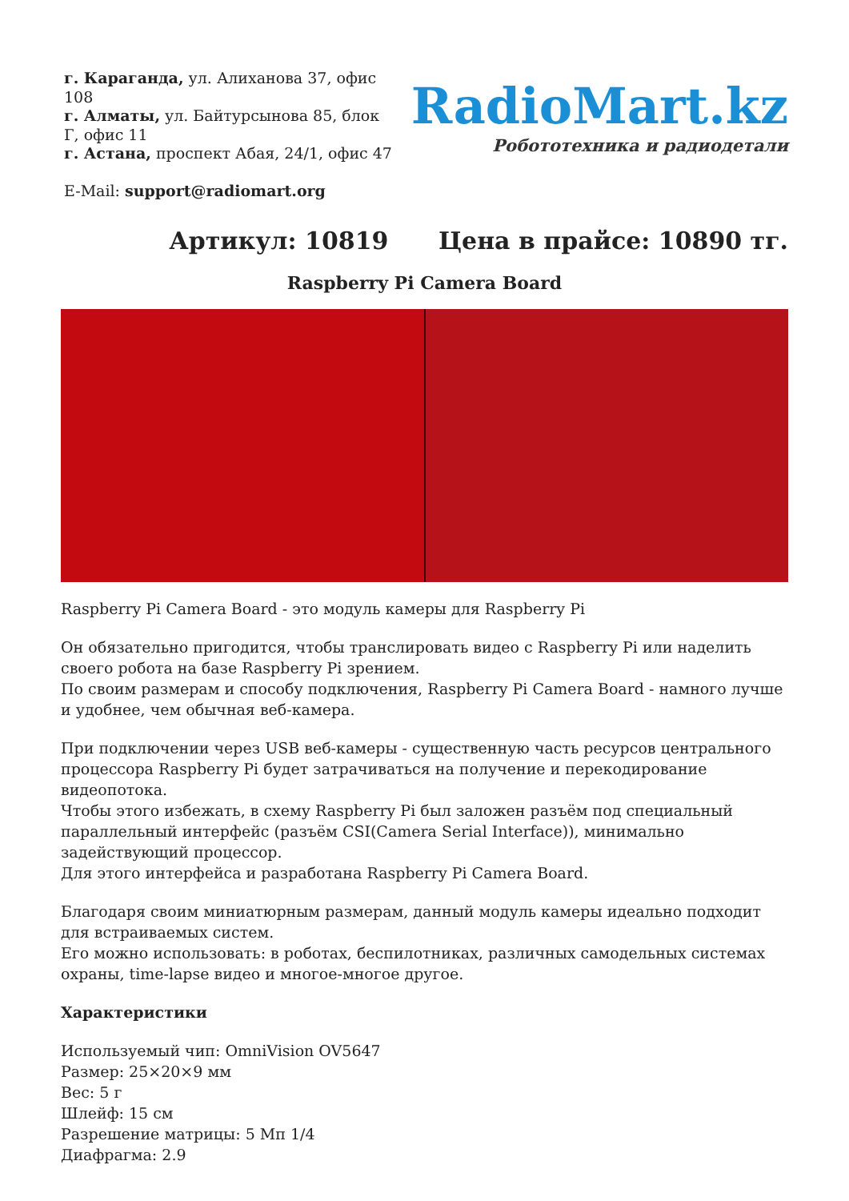г. Караганда, ул. Алиханова 37, офис 108
г. Алматы, ул. Байтурсынова 85, блок Г, офис 11
г. Астана, проспект Абая, 24/1, офис 47
E-Mail: support@radiomart.org
RadioMart.kz
Робототехника и радиодетали
Артикул: 10819 Цена в прайсе: 10890 тг.
Raspberry Pi Camera Board
Raspberry Pi Camera Board - это модуль камеры для Raspberry Pi
Он обязательно пригодится, чтобы транслировать видео с Raspberry Pi или наделить своего робота на базе Raspberry Pi зрением.
По своим размерам и способу подключения, Raspberry Pi Camera Board - намного лучше и удобнее, чем обычная веб-камера.
При подключении через USB веб-камеры - существенную часть ресурсов центрального процессора Raspberry Pi будет затрачиваться на получение и перекодирование видеопотока.
Чтобы этого избежать, в схему Raspberry Pi был заложен разъём под специальный параллельный интерфейс (разъём CSI(Camera Serial Interface)), минимально задействующий процессор.
Для этого интерфейса и разработана Raspberry Pi Camera Board.
Благодаря своим миниатюрным размерам, данный модуль камеры идеально подходит для встраиваемых систем.
Его можно использовать: в роботах, беспилотниках, различных самодельных системах охраны, time-lapse видео и многое-многое другое.
Характеристики
Используемый чип: OmniVision OV5647
Размер: 25×20×9 мм
Вес: 5 г
Шлейф: 15 см
Разрешение матрицы: 5 Мп 1/4
Диафрагма: 2.9